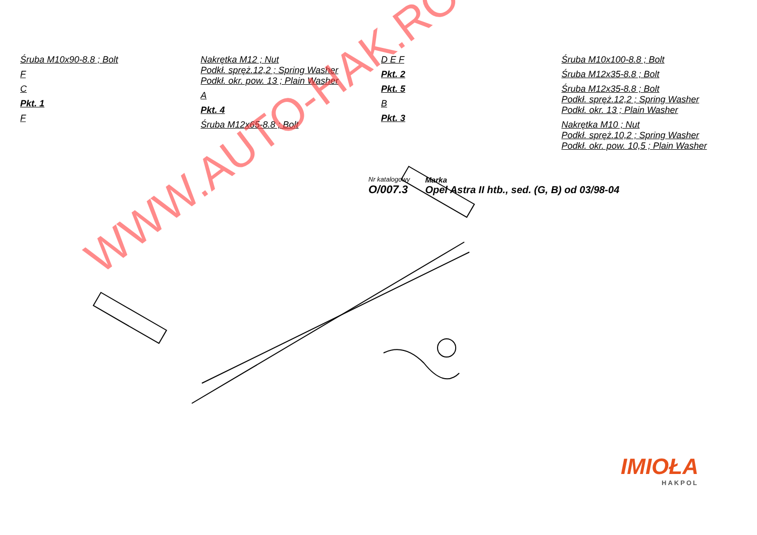WWW.AUTO-HAK.RO
Śruba M10x90-8.8 ; Bolt
F
C
Pkt. 1
F
Nakrętka M12 ; Nut
Podkł. spręż.12,2 ; Spring Washer
Podkł. okr. pow. 13 ; Plain Washer
A
Pkt. 4
Śruba M12x65-8.8 ; Bolt
D E F
Pkt. 2
Pkt. 5
B
Pkt. 3
Śruba M10x100-8.8 ; Bolt
Śruba M12x35-8.8 ; Bolt
Śruba M12x35-8.8 ; Bolt
Podkł. spręż.12,2 ; Spring Washer
Podkł. okr. 13 ; Plain Washer
Nakrętka M10 ; Nut
Podkł. spręż.10,2 ; Spring Washer
Podkł. okr. pow. 10,5 ; Plain Washer
IMIOŁA
HAKPOL
Nr katalogowy
O/007.3
Marka
Opel Astra II htb., sed. (G, B) od 03/98-04